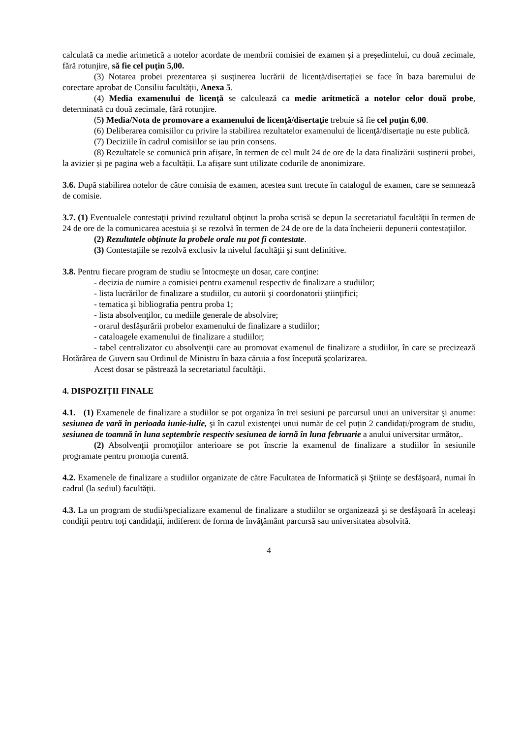calculată ca medie aritmetică a notelor acordate de membrii comisiei de examen și a președintelui, cu două zecimale, fără rotunjire, să fie cel puţin 5,00.
(3) Notarea probei prezentarea și susținerea lucrării de licență/disertației se face în baza baremului de corectare aprobat de Consiliu facultății, Anexa 5.
(4) Media examenului de licenţă se calculează ca medie aritmetică a notelor celor două probe, determinată cu două zecimale, fără rotunjire.
(5) Media/Nota de promovare a examenului de licenţă/disertaţie trebuie să fie cel puţin 6,00.
(6) Deliberarea comisiilor cu privire la stabilirea rezultatelor examenului de licenţă/disertaţie nu este publică.
(7) Deciziile în cadrul comisiilor se iau prin consens.
(8) Rezultatele se comunică prin afișare, în termen de cel mult 24 de ore de la data finalizării susținerii probei, la avizier și pe pagina web a facultății. La afișare sunt utilizate codurile de anonimizare.
3.6. După stabilirea notelor de către comisia de examen, acestea sunt trecute în catalogul de examen, care se semnează de comisie.
3.7. (1) Eventualele contestaţii privind rezultatul obţinut la proba scrisă se depun la secretariatul facultăţii în termen de 24 de ore de la comunicarea acestuia şi se rezolvă în termen de 24 de ore de la data încheierii depunerii contestaţiilor.
(2) Rezultatele obţinute la probele orale nu pot fi contestate.
(3) Contestaţiile se rezolvă exclusiv la nivelul facultăţii şi sunt definitive.
3.8. Pentru fiecare program de studiu se întocmeşte un dosar, care conţine:
- decizia de numire a comisiei pentru examenul respectiv de finalizare a studiilor;
- lista lucrărilor de finalizare a studiilor, cu autorii şi coordonatorii ştiinţifici;
- tematica şi bibliografia pentru proba 1;
- lista absolvenţilor, cu mediile generale de absolvire;
- orarul desfăşurării probelor examenului de finalizare a studiilor;
- cataloagele examenului de finalizare a studiilor;
- tabel centralizator cu absolvenţii care au promovat examenul de finalizare a studiilor, în care se precizează Hotărârea de Guvern sau Ordinul de Ministru în baza căruia a fost începută şcolarizarea.
Acest dosar se păstrează la secretariatul facultăţii.
4. DISPOZIŢII FINALE
4.1. (1) Examenele de finalizare a studiilor se pot organiza în trei sesiuni pe parcursul unui an universitar şi anume: sesiunea de vară în perioada iunie-iulie, şi în cazul existenţei unui număr de cel puțin 2 candidați/program de studiu, sesiunea de toamnă în luna septembrie respectiv sesiunea de iarnă în luna februarie a anului universitar următor,.
(2) Absolvenţii promoţiilor anterioare se pot înscrie la examenul de finalizare a studiilor în sesiunile programate pentru promoţia curentă.
4.2. Examenele de finalizare a studiilor organizate de către Facultatea de Informatică și Ştiinţe se desfăşoară, numai în cadrul (la sediul) facultăţii.
4.3. La un program de studii/specializare examenul de finalizare a studiilor se organizează şi se desfăşoară în aceleaşi condiţii pentru toţi candidaţii, indiferent de forma de învăţământ parcursă sau universitatea absolvită.
4